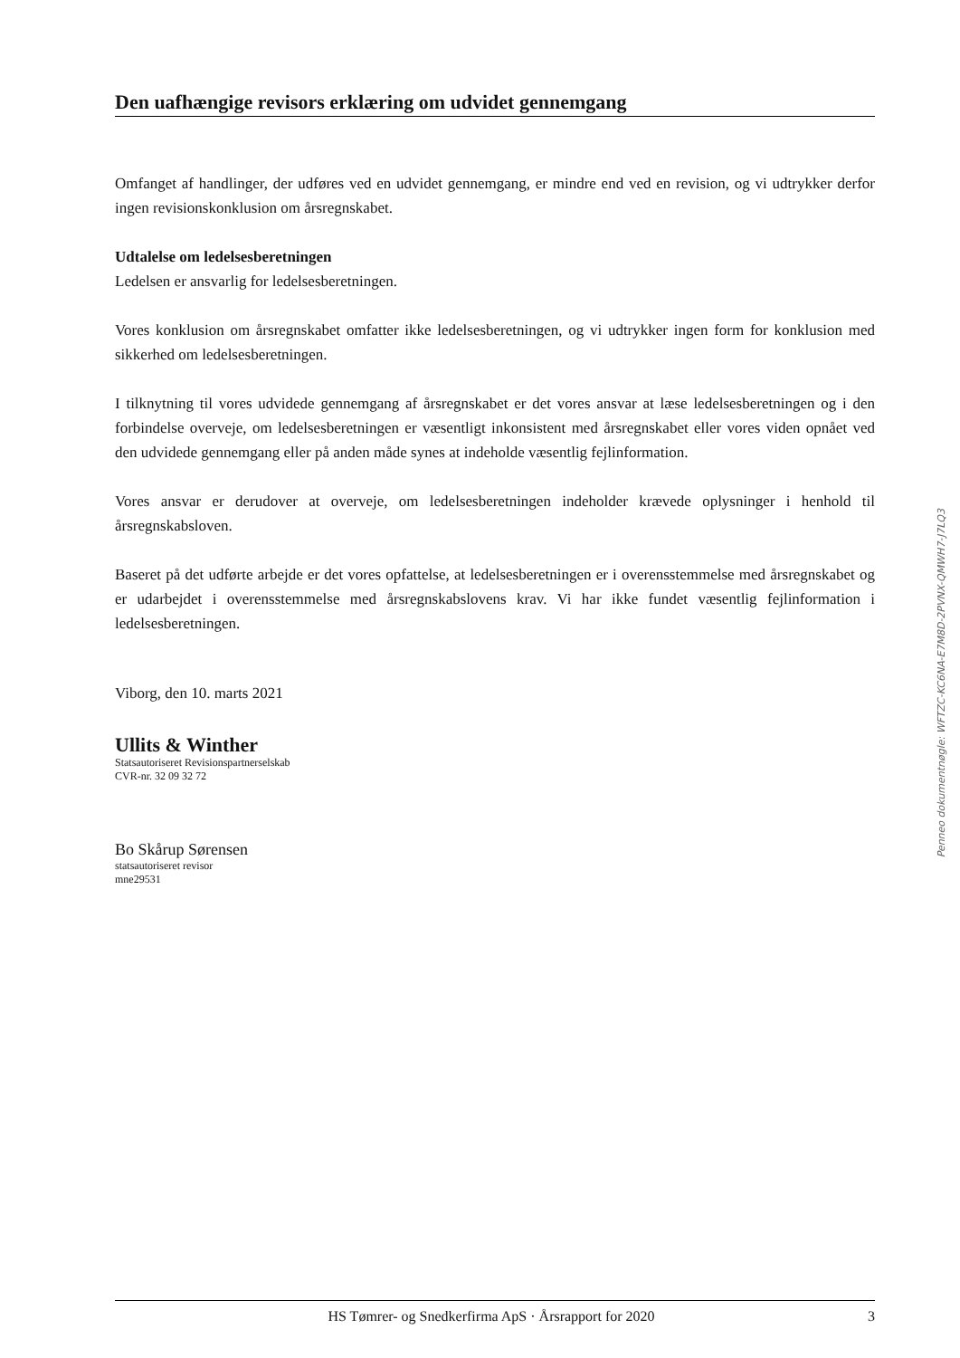Den uafhængige revisors erklæring om udvidet gennemgang
Omfanget af handlinger, der udføres ved en udvidet gennemgang, er mindre end ved en revision, og vi udtrykker derfor ingen revisionskonklusion om årsregnskabet.
Udtalelse om ledelsesberetningen
Ledelsen er ansvarlig for ledelsesberetningen.
Vores konklusion om årsregnskabet omfatter ikke ledelsesberetningen, og vi udtrykker ingen form for konklusion med sikkerhed om ledelsesberetningen.
I tilknytning til vores udvidede gennemgang af årsregnskabet er det vores ansvar at læse ledelsesberetningen og i den forbindelse overveje, om ledelsesberetningen er væsentligt inkonsistent med årsregnskabet eller vores viden opnået ved den udvidede gennemgang eller på anden måde synes at indeholde væsentlig fejlinformation.
Vores ansvar er derudover at overveje, om ledelsesberetningen indeholder krævede oplysninger i henhold til årsregnskabsloven.
Baseret på det udførte arbejde er det vores opfattelse, at ledelsesberetningen er i overensstemmelse med årsregnskabet og er udarbejdet i overensstemmelse med årsregnskabslovens krav. Vi har ikke fundet væsentlig fejlinformation i ledelsesberetningen.
Viborg, den 10. marts 2021
Ullits & Winther
Statsautoriseret Revisionspartnerselskab
CVR-nr. 32 09 32 72
Bo Skårup Sørensen
statsautoriseret revisor
mne29531
Penneo dokumentnøgle: WFTZC-KC6NA-E7M8D-2PVNX-QMWH7-J7LQ3
HS Tømrer- og Snedkerfirma ApS · Årsrapport for 2020
3